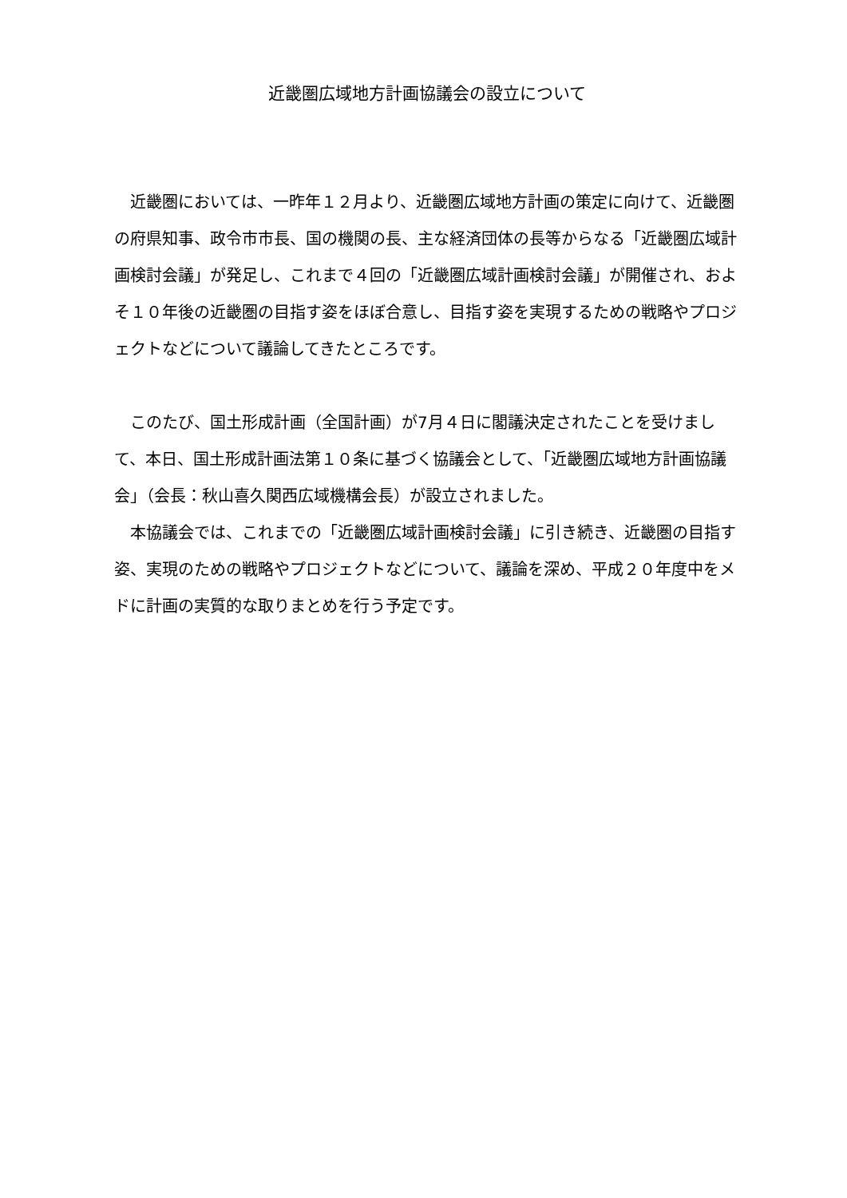近畿圏広域地方計画協議会の設立について
近畿圏においては、一昨年１２月より、近畿圏広域地方計画の策定に向けて、近畿圏の府県知事、政令市市長、国の機関の長、主な経済団体の長等からなる「近畿圏広域計画検討会議」が発足し、これまで４回の「近畿圏広域計画検討会議」が開催され、およそ１０年後の近畿圏の目指す姿をほぼ合意し、目指す姿を実現するための戦略やプロジェクトなどについて議論してきたところです。
このたび、国土形成計画（全国計画）が7月４日に閣議決定されたことを受けまして、本日、国土形成計画法第１０条に基づく協議会として、「近畿圏広域地方計画協議会」（会長：秋山喜久関西広域機構会長）が設立されました。
本協議会では、これまでの「近畿圏広域計画検討会議」に引き続き、近畿圏の目指す姿、実現のための戦略やプロジェクトなどについて、議論を深め、平成２０年度中をメドに計画の実質的な取りまとめを行う予定です。